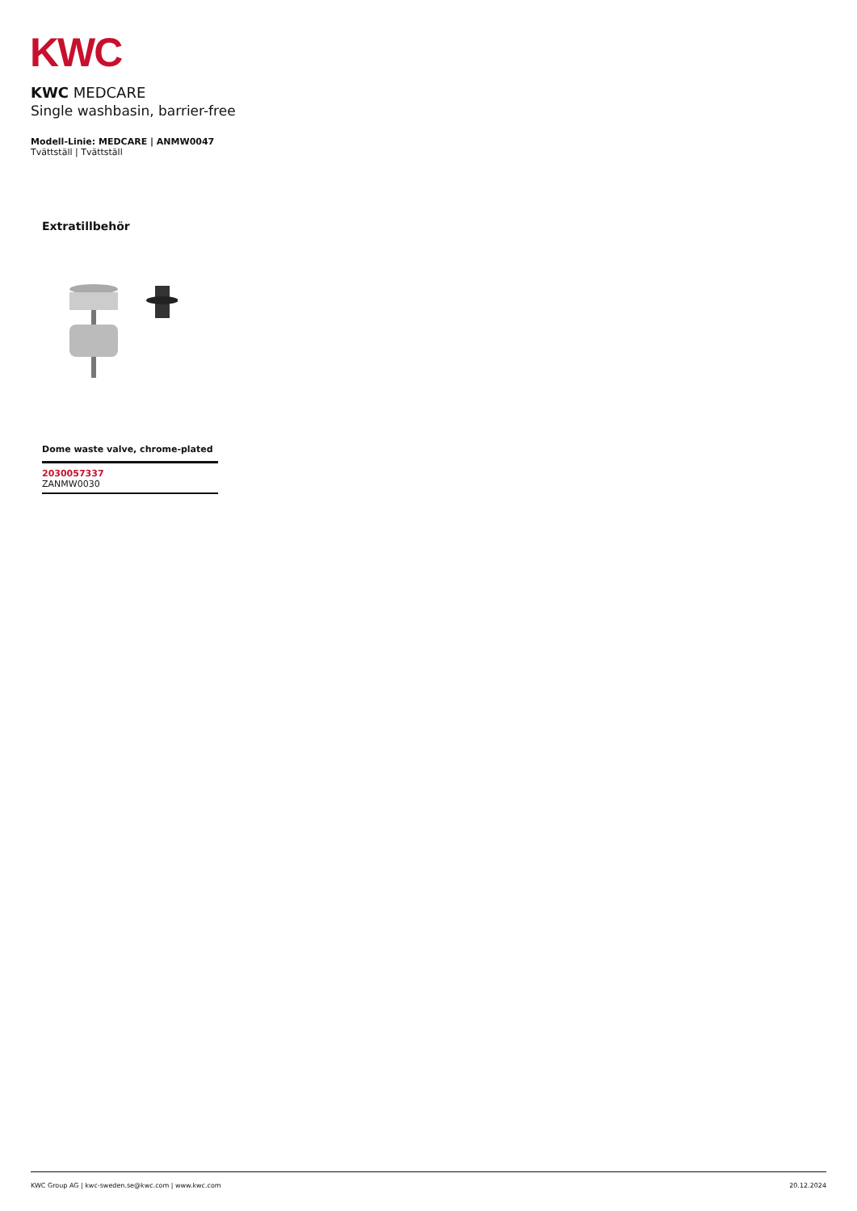KWC
KWC MEDCARE
Single washbasin, barrier-free
Modell-Linie: MEDCARE | ANMW0047
Tvättställ | Tvättställ
Extratillbehör
Dome waste valve, chrome-plated
2030057337
ZANMW0030
KWC Group AG | kwc-sweden.se@kwc.com | www.kwc.com 20.12.2024